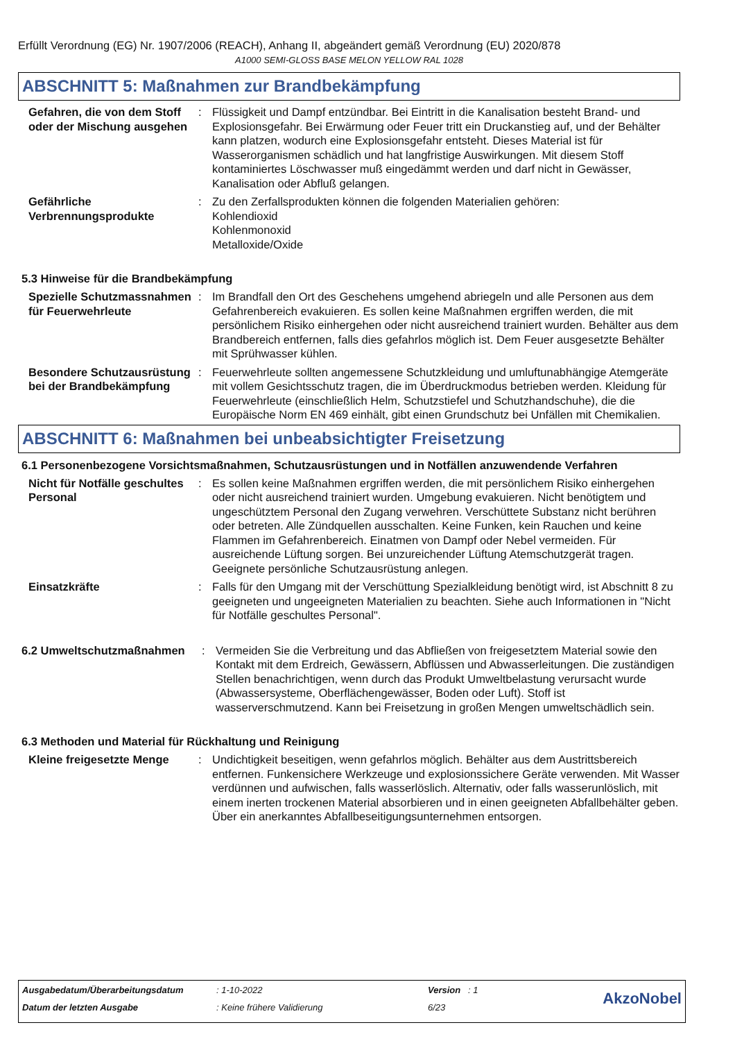Erfüllt Verordnung (EG) Nr. 1907/2006 (REACH), Anhang II, abgeändert gemäß Verordnung (EU) 2020/878
A1000 SEMI-GLOSS BASE MELON YELLOW RAL 1028
ABSCHNITT 5: Maßnahmen zur Brandbekämpfung
Gefahren, die von dem Stoff oder der Mischung ausgehen
: Flüssigkeit und Dampf entzündbar. Bei Eintritt in die Kanalisation besteht Brand- und Explosionsgefahr. Bei Erwärmung oder Feuer tritt ein Druckanstieg auf, und der Behälter kann platzen, wodurch eine Explosionsgefahr entsteht. Dieses Material ist für Wasserorganismen schädlich und hat langfristige Auswirkungen. Mit diesem Stoff kontaminiertes Löschwasser muß eingedämmt werden und darf nicht in Gewässer, Kanalisation oder Abfluß gelangen.
Gefährliche Verbrennungsprodukte
: Zu den Zerfallsprodukten können die folgenden Materialien gehören:
Kohlendioxid
Kohlenmonoxid
Metalloxide/Oxide
5.3 Hinweise für die Brandbekämpfung
Spezielle Schutzmassnahmen für Feuerwehrleute
: Im Brandfall den Ort des Geschehens umgehend abriegeln und alle Personen aus dem Gefahrenbereich evakuieren. Es sollen keine Maßnahmen ergriffen werden, die mit persönlichem Risiko einhergehen oder nicht ausreichend trainiert wurden. Behälter aus dem Brandbereich entfernen, falls dies gefahrlos möglich ist. Dem Feuer ausgesetzte Behälter mit Sprühwasser kühlen.
Besondere Schutzausrüstung bei der Brandbekämpfung
: Feuerwehrleute sollten angemessene Schutzkleidung und umluftunabhängige Atemgeräte mit vollem Gesichtsschutz tragen, die im Überdruckmodus betrieben werden. Kleidung für Feuerwehrleute (einschließlich Helm, Schutzstiefel und Schutzhandschuhe), die die Europäische Norm EN 469 einhält, gibt einen Grundschutz bei Unfällen mit Chemikalien.
ABSCHNITT 6: Maßnahmen bei unbeabsichtigter Freisetzung
6.1 Personenbezogene Vorsichtsmaßnahmen, Schutzausrüstungen und in Notfällen anzuwendende Verfahren
Nicht für Notfälle geschultes Personal
: Es sollen keine Maßnahmen ergriffen werden, die mit persönlichem Risiko einhergehen oder nicht ausreichend trainiert wurden. Umgebung evakuieren. Nicht benötigtem und ungeschütztem Personal den Zugang verwehren. Verschüttete Substanz nicht berühren oder betreten. Alle Zündquellen ausschalten. Keine Funken, kein Rauchen und keine Flammen im Gefahrenbereich. Einatmen von Dampf oder Nebel vermeiden. Für ausreichende Lüftung sorgen. Bei unzureichender Lüftung Atemschutzgerät tragen. Geeignete persönliche Schutzausrüstung anlegen.
Einsatzkräfte : Falls für den Umgang mit der Verschüttung Spezialkleidung benötigt wird, ist Abschnitt 8 zu geeigneten und ungeeigneten Materialien zu beachten. Siehe auch Informationen in "Nicht für Notfälle geschultes Personal".
6.2 Umweltschutzmaßnahmen : Vermeiden Sie die Verbreitung und das Abfließen von freigesetztem Material sowie den Kontakt mit dem Erdreich, Gewässern, Abflüssen und Abwasserleitungen. Die zuständigen Stellen benachrichtigen, wenn durch das Produkt Umweltbelastung verursacht wurde (Abwassersysteme, Oberflächengewässer, Boden oder Luft). Stoff ist wasserverschmutzend. Kann bei Freisetzung in großen Mengen umweltschädlich sein.
6.3 Methoden und Material für Rückhaltung und Reinigung
Kleine freigesetzte Menge
: Undichtigkeit beseitigen, wenn gefahrlos möglich. Behälter aus dem Austrittsbereich entfernen. Funkensichere Werkzeuge und explosionssichere Geräte verwenden. Mit Wasser verdünnen und aufwischen, falls wasserlöslich. Alternativ, oder falls wasserunlöslich, mit einem inerten trockenen Material absorbieren und in einen geeigneten Abfallbehälter geben. Über ein anerkanntes Abfallbeseitigungsunternehmen entsorgen.
| Ausgabedatum/Überarbeitungsdatum | : 1-10-2022 | Version : 1 | AkzoNobel |
| Datum der letzten Ausgabe | : Keine frühere Validierung | 6/23 | |